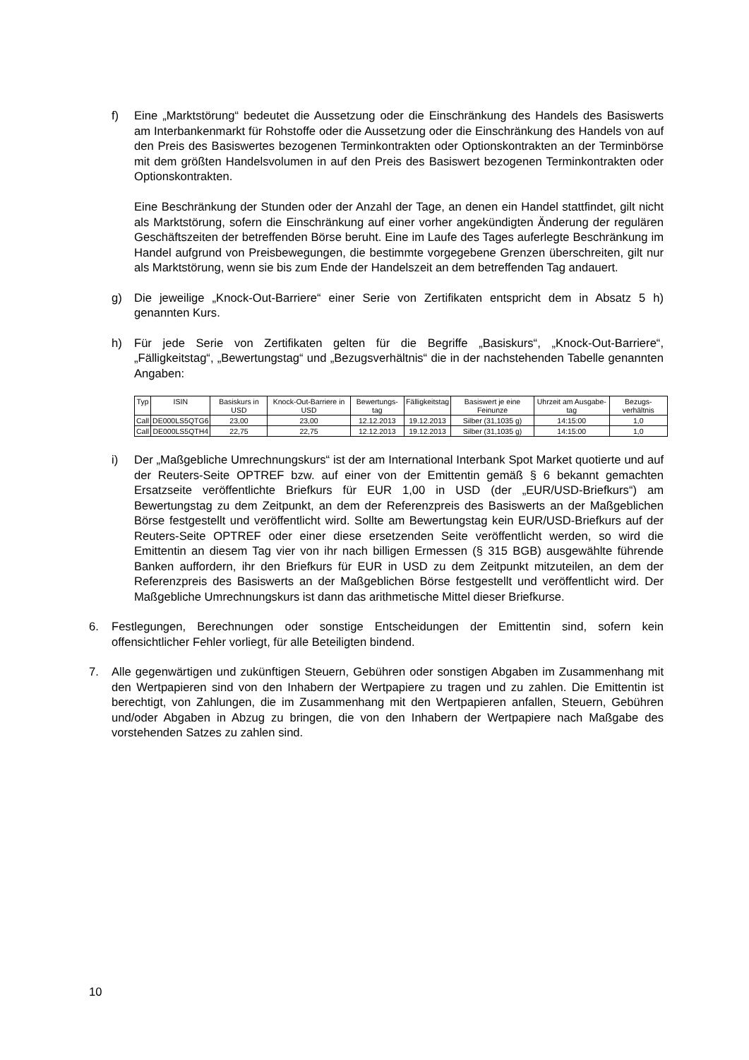f) Eine „Marktstörung“ bedeutet die Aussetzung oder die Einschränkung des Handels des Basiswerts am Interbankenmarkt für Rohstoffe oder die Aussetzung oder die Einschränkung des Handels von auf den Preis des Basiswertes bezogenen Terminkontrakten oder Optionskontrakten an der Terminbörse mit dem größten Handelsvolumen in auf den Preis des Basiswert bezogenen Terminkontrakten oder Optionskontrakten.
Eine Beschränkung der Stunden oder der Anzahl der Tage, an denen ein Handel stattfindet, gilt nicht als Marktstörung, sofern die Einschränkung auf einer vorher angekündigten Änderung der regulären Geschäftszeiten der betreffenden Börse beruht. Eine im Laufe des Tages auferlegte Beschränkung im Handel aufgrund von Preisbewegungen, die bestimmte vorgegebene Grenzen überschreiten, gilt nur als Marktstörung, wenn sie bis zum Ende der Handelszeit an dem betreffenden Tag andauert.
g) Die jeweilige „Knock-Out-Barriere“ einer Serie von Zertifikaten entspricht dem in Absatz 5 h) genannten Kurs.
h) Für jede Serie von Zertifikaten gelten für die Begriffe „Basiskurs“, „Knock-Out-Barriere“, „Fälligkeitstag“, „Bewertungstag“ und „Bezugsverhältnis“ die in der nachstehenden Tabelle genannten Angaben:
| Typ | ISIN | Basiskurs in USD | Knock-Out-Barriere in USD | Bewertungs-tag | Fälligkeitstag | Basiswert je eine Feinunze | Uhrzeit am Ausgabe-tag | Bezugs-verhältnis |
| --- | --- | --- | --- | --- | --- | --- | --- | --- |
| Call | DE000LS5QTG6 | 23,00 | 23,00 | 12.12.2013 | 19.12.2013 | Silber (31,1035 g) | 14:15:00 | 1,0 |
| Call | DE000LS5QTH4 | 22,75 | 22,75 | 12.12.2013 | 19.12.2013 | Silber (31,1035 g) | 14:15:00 | 1,0 |
i) Der „Maßgebliche Umrechnungskurs“ ist der am International Interbank Spot Market quotierte und auf der Reuters-Seite OPTREF bzw. auf einer von der Emittentin gemäß § 6 bekannt gemachten Ersatzseite veröffentlichte Briefkurs für EUR 1,00 in USD (der „EUR/USD-Briefkurs“) am Bewertungstag zu dem Zeitpunkt, an dem der Referenzpreis des Basiswerts an der Maßgeblichen Börse festgestellt und veröffentlicht wird. Sollte am Bewertungstag kein EUR/USD-Briefkurs auf der Reuters-Seite OPTREF oder einer diese ersetzenden Seite veröffentlicht werden, so wird die Emittentin an diesem Tag vier von ihr nach billigen Ermessen (§ 315 BGB) ausgewählte führende Banken auffordern, ihr den Briefkurs für EUR in USD zu dem Zeitpunkt mitzuteilen, an dem der Referenzpreis des Basiswerts an der Maßgeblichen Börse festgestellt und veröffentlicht wird. Der Maßgebliche Umrechnungskurs ist dann das arithmetische Mittel dieser Briefkurse.
6. Festlegungen, Berechnungen oder sonstige Entscheidungen der Emittentin sind, sofern kein offensichtlicher Fehler vorliegt, für alle Beteiligten bindend.
7. Alle gegenwärtigen und zukünftigen Steuern, Gebühren oder sonstigen Abgaben im Zusammenhang mit den Wertpapieren sind von den Inhabern der Wertpapiere zu tragen und zu zahlen. Die Emittentin ist berechtigt, von Zahlungen, die im Zusammenhang mit den Wertpapieren anfallen, Steuern, Gebühren und/oder Abgaben in Abzug zu bringen, die von den Inhabern der Wertpapiere nach Maßgabe des vorstehenden Satzes zu zahlen sind.
10